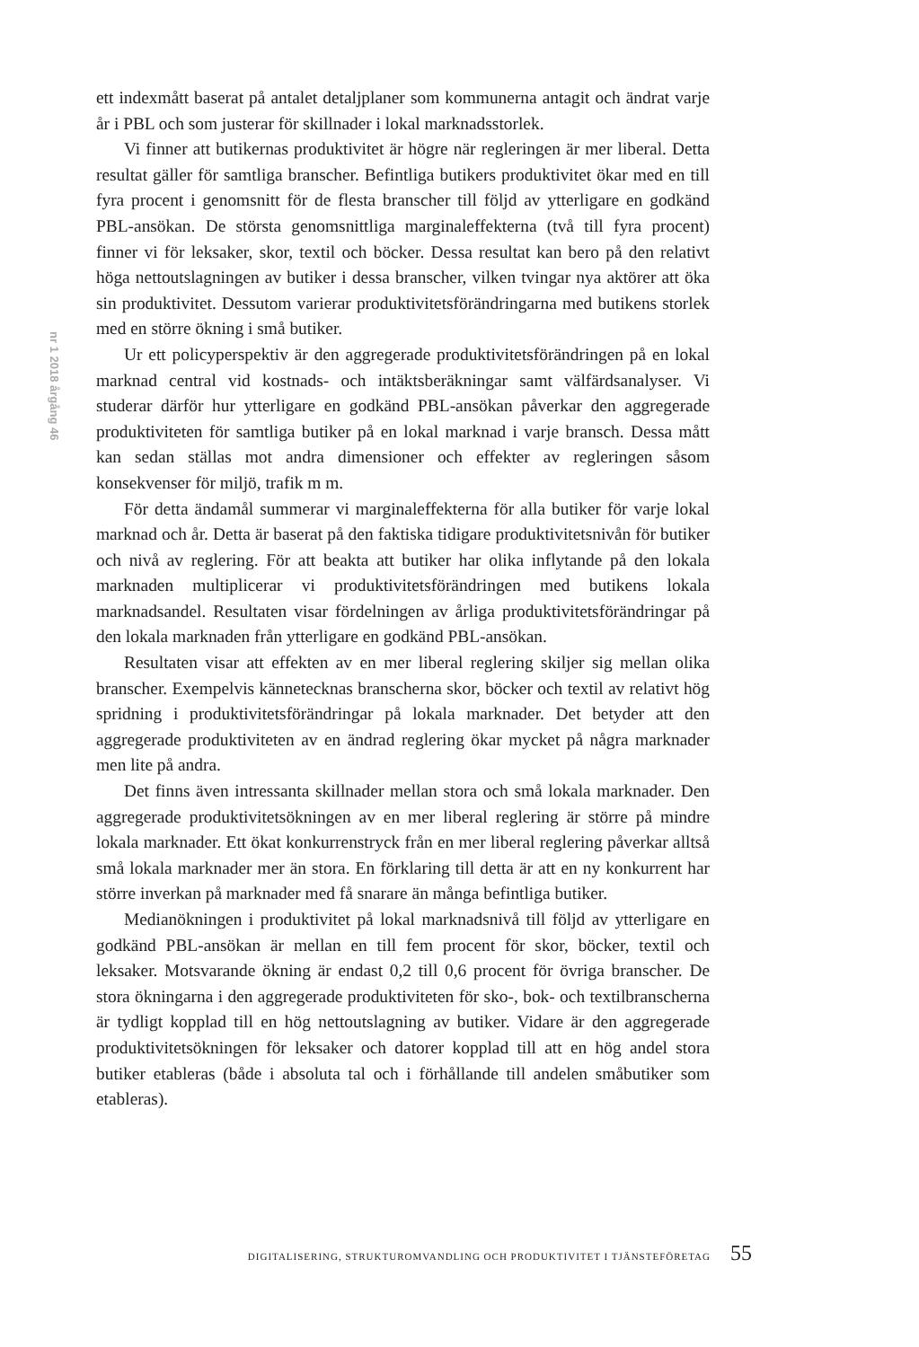nr 1 2018 årgång 46
ett indexmått baserat på antalet detaljplaner som kommunerna antagit och ändrat varje år i PBL och som justerar för skillnader i lokal marknadsstorlek.
Vi finner att butikernas produktivitet är högre när regleringen är mer liberal. Detta resultat gäller för samtliga branscher. Befintliga butikers produktivitet ökar med en till fyra procent i genomsnitt för de flesta branscher till följd av ytterligare en godkänd PBL-ansökan. De största genomsnittliga marginaleffekterna (två till fyra procent) finner vi för leksaker, skor, textil och böcker. Dessa resultat kan bero på den relativt höga nettoutslagningen av butiker i dessa branscher, vilken tvingar nya aktörer att öka sin produktivitet. Dessutom varierar produktivitetsförändringarna med butikens storlek med en större ökning i små butiker.
Ur ett policyperspektiv är den aggregerade produktivitetsförändringen på en lokal marknad central vid kostnads- och intäktsberäkningar samt välfärdsanalyser. Vi studerar därför hur ytterligare en godkänd PBL-ansökan påverkar den aggregerade produktiviteten för samtliga butiker på en lokal marknad i varje bransch. Dessa mått kan sedan ställas mot andra dimensioner och effekter av regleringen såsom konsekvenser för miljö, trafik m m.
För detta ändamål summerar vi marginaleffekterna för alla butiker för varje lokal marknad och år. Detta är baserat på den faktiska tidigare produktivitetsnivån för butiker och nivå av reglering. För att beakta att butiker har olika inflytande på den lokala marknaden multiplicerar vi produktivitetsförändringen med butikens lokala marknadsandel. Resultaten visar fördelningen av årliga produktivitetsförändringar på den lokala marknaden från ytterligare en godkänd PBL-ansökan.
Resultaten visar att effekten av en mer liberal reglering skiljer sig mellan olika branscher. Exempelvis kännetecknas branscherna skor, böcker och textil av relativt hög spridning i produktivitetsförändringar på lokala marknader. Det betyder att den aggregerade produktiviteten av en ändrad reglering ökar mycket på några marknader men lite på andra.
Det finns även intressanta skillnader mellan stora och små lokala marknader. Den aggregerade produktivitetsökningen av en mer liberal reglering är större på mindre lokala marknader. Ett ökat konkurrenstryck från en mer liberal reglering påverkar alltså små lokala marknader mer än stora. En förklaring till detta är att en ny konkurrent har större inverkan på marknader med få snarare än många befintliga butiker.
Medianökningen i produktivitet på lokal marknadsnivå till följd av ytterligare en godkänd PBL-ansökan är mellan en till fem procent för skor, böcker, textil och leksaker. Motsvarande ökning är endast 0,2 till 0,6 procent för övriga branscher. De stora ökningarna i den aggregerade produktiviteten för sko-, bok- och textilbranscherna är tydligt kopplad till en hög nettoutslagning av butiker. Vidare är den aggregerade produktivitetsökningen för leksaker och datorer kopplad till att en hög andel stora butiker etableras (både i absoluta tal och i förhållande till andelen småbutiker som etableras).
DIGITALISERING, STRUKTUROMVANDLING OCH PRODUKTIVITET I TJÄNSTEFÖRETAG 55